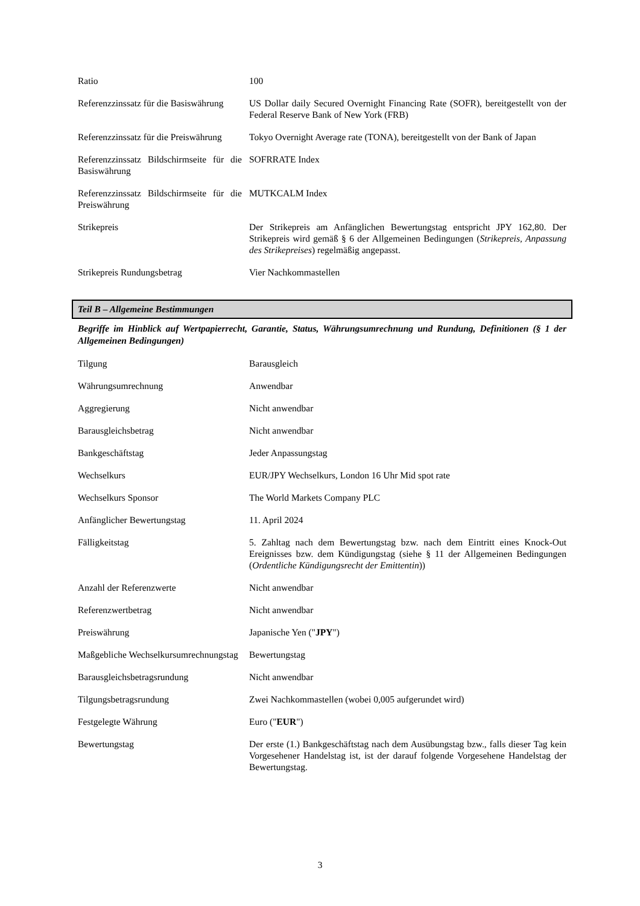| Ratio | 100 |
| Referenzzinssatz für die Basiswährung | US Dollar daily Secured Overnight Financing Rate (SOFR), bereitgestellt von der Federal Reserve Bank of New York (FRB) |
| Referenzzinssatz für die Preiswährung | Tokyo Overnight Average rate (TONA), bereitgestellt von der Bank of Japan |
| Referenzzinssatz Bildschirmseite für die Basiswährung | SOFRRATE Index |
| Referenzzinssatz Bildschirmseite für die Preiswährung | MUTKCALM Index |
| Strikepreis | Der Strikepreis am Anfänglichen Bewertungstag entspricht JPY 162,80. Der Strikepreis wird gemäß § 6 der Allgemeinen Bedingungen ( Strikepreis, Anpassung des Strikepreises ) regelmäßig angepasst. |
| Strikepreis Rundungsbetrag | Vier Nachkommastellen |
Teil B – Allgemeine Bestimmungen
Begriffe im Hinblick auf Wertpapierrecht, Garantie, Status, Währungsumrechnung und Rundung, Definitionen (§ 1 der Allgemeinen Bedingungen)
| Tilgung | Barausgleich |
| Währungsumrechnung | Anwendbar |
| Aggregierung | Nicht anwendbar |
| Barausgleichsbetrag | Nicht anwendbar |
| Bankgeschäftstag | Jeder Anpassungstag |
| Wechselkurs | EUR/JPY Wechselkurs, London 16 Uhr Mid spot rate |
| Wechselkurs Sponsor | The World Markets Company PLC |
| Anfänglicher Bewertungstag | 11. April 2024 |
| Fälligkeitstag | 5. Zahltag nach dem Bewertungstag bzw. nach dem Eintritt eines Knock-Out Ereignisses bzw. dem Kündigungstag (siehe § 11 der Allgemeinen Bedingungen ( Ordentliche Kündigungsrecht der Emittentin )) |
| Anzahl der Referenzwerte | Nicht anwendbar |
| Referenzwertbetrag | Nicht anwendbar |
| Preiswährung | Japanische Yen (" JPY ") |
| Maßgebliche Wechselkursumrechnungstag | Bewertungstag |
| Barausgleichsbetragsrundung | Nicht anwendbar |
| Tilgungsbetragsrundung | Zwei Nachkommastellen (wobei 0,005 aufgerundet wird) |
| Festgelegte Währung | Euro (" EUR ") |
| Bewertungstag | Der erste (1.) Bankgeschäftstag nach dem Ausübungstag bzw., falls dieser Tag kein Vorgesehener Handelstag ist, ist der darauf folgende Vorgesehene Handelstag der Bewertungstag. |
3